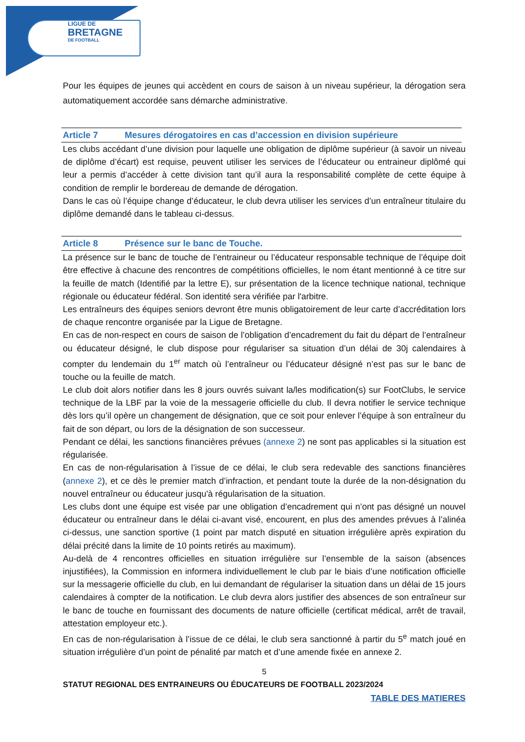LIGUE DE
BRETAGNE
DE FOOTBALL
Pour les équipes de jeunes qui accèdent en cours de saison à un niveau supérieur, la dérogation sera automatiquement accordée sans démarche administrative.
Article 7 Mesures dérogatoires en cas d’accession en division supérieure
Les clubs accédant d’une division pour laquelle une obligation de diplôme supérieur (à savoir un niveau de diplôme d’écart) est requise, peuvent utiliser les services de l’éducateur ou entraineur diplômé qui leur a permis d’accéder à cette division tant qu’il aura la responsabilité complète de cette équipe à condition de remplir le bordereau de demande de dérogation.
Dans le cas où l’équipe change d’éducateur, le club devra utiliser les services d’un entraîneur titulaire du diplôme demandé dans le tableau ci-dessus.
Article 8 Présence sur le banc de Touche.
La présence sur le banc de touche de l’entraineur ou l’éducateur responsable technique de l’équipe doit être effective à chacune des rencontres de compétitions officielles, le nom étant mentionné à ce titre sur la feuille de match (Identifié par la lettre E), sur présentation de la licence technique national, technique régionale ou éducateur fédéral. Son identité sera vérifiée par l'arbitre.
Les entraîneurs des équipes seniors devront être munis obligatoirement de leur carte d’accréditation lors de chaque rencontre organisée par la Ligue de Bretagne.
En cas de non-respect en cours de saison de l’obligation d’encadrement du fait du départ de l’entraîneur ou éducateur désigné, le club dispose pour régulariser sa situation d’un délai de 30j calendaires à compter du lendemain du 1<sup>er</sup> match où l’entraîneur ou l’éducateur désigné n’est pas sur le banc de touche ou la feuille de match.
Le club doit alors notifier dans les 8 jours ouvrés suivant la/les modification(s) sur FootClubs, le service technique de la LBF par la voie de la messagerie officielle du club. Il devra notifier le service technique dès lors qu’il opère un changement de désignation, que ce soit pour enlever l’équipe à son entraîneur du fait de son départ, ou lors de la désignation de son successeur.
Pendant ce délai, les sanctions financières prévues (annexe 2) ne sont pas applicables si la situation est régularisée.
En cas de non-régularisation à l’issue de ce délai, le club sera redevable des sanctions financières (annexe 2), et ce dès le premier match d’infraction, et pendant toute la durée de la non-désignation du nouvel entraîneur ou éducateur jusqu'à régularisation de la situation.
Les clubs dont une équipe est visée par une obligation d’encadrement qui n’ont pas désigné un nouvel éducateur ou entraîneur dans le délai ci-avant visé, encourent, en plus des amendes prévues à l’alinéa ci-dessus, une sanction sportive (1 point par match disputé en situation irrégulière après expiration du délai précité dans la limite de 10 points retirés au maximum).
Au-delà de 4 rencontres officielles en situation irrégulière sur l’ensemble de la saison (absences injustifiées), la Commission en informera individuellement le club par le biais d’une notification officielle sur la messagerie officielle du club, en lui demandant de régulariser la situation dans un délai de 15 jours calendaires à compter de la notification. Le club devra alors justifier des absences de son entraîneur sur le banc de touche en fournissant des documents de nature officielle (certificat médical, arrêt de travail, attestation employeur etc.).
En cas de non-régularisation à l’issue de ce délai, le club sera sanctionné à partir du 5<sup>e</sup> match joué en situation irrégulière d’un point de pénalité par match et d’une amende fixée en annexe 2.
5
STATUT REGIONAL DES ENTRAINEURS OU ÉDUCATEURS DE FOOTBALL 2023/2024
TABLE DES MATIERES